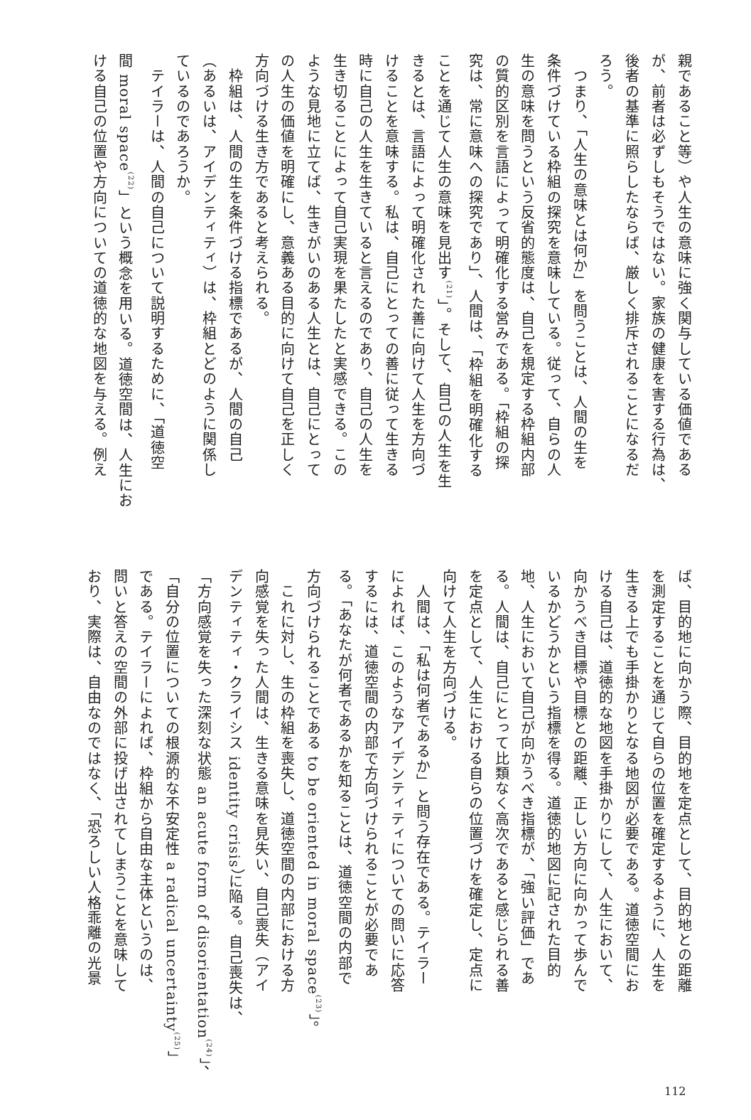親であること等）や人生の意味に強く関与している価値である
が、前者は必ずしもそうではない。家族の健康を害する行為は、
後者の基準に照らしたならば、厳しく排斥されることになるだ
ろう。
　つまり、「人生の意味とは何か」を問うことは、人間の生を
条件づけている枠組の探究を意味している。従って、自らの人
生の意味を問うという反省的態度は、自己を規定する枠組内部
の質的区別を言語によって明確化する営みである。「枠組の探
究は、常に意味への探究であり」、人間は、「枠組を明確化する
ことを通じて人生の意味を見出す<sup>(21)</sup>」。そして、自己の人生を生
きるとは、言語によって明確化された善に向けて人生を方向づ
けることを意味する。私は、自己にとっての善に従って生きる
時に自己の人生を生きていると言えるのであり、自己の人生を
生き切ることによって自己実現を果たしたと実感できる。この
ような見地に立てば、生きがいのある人生とは、自己にとって
の人生の価値を明確にし、意義ある目的に向けて自己を正しく
方向づける生き方であると考えられる。
　枠組は、人間の生を条件づける指標であるが、人間の自己
（あるいは、アイデンティティ）は、枠組とどのように関係し
ているのであろうか。
　テイラーは、人間の自己について説明するために、「道徳空
間 moral space<sup>(22)</sup>」という概念を用いる。道徳空間は、人生にお
ける自己の位置や方向についての道徳的な地図を与える。例え
ば、目的地に向かう際、目的地を定点として、目的地との距離
を測定することを通じて自らの位置を確定するように、人生を
生きる上でも手掛かりとなる地図が必要である。道徳空間にお
ける自己は、道徳的な地図を手掛かりにして、人生において、
向かうべき目標や目標との距離、正しい方向に向かって歩んで
いるかどうかという指標を得る。道徳的地図に記された目的
地、人生において自己が向かうべき指標が、「強い評価」であ
る。人間は、自己にとって比類なく高次であると感じられる善
を定点として、人生における自らの位置づけを確定し、定点に
向けて人生を方向づける。
　人間は、「私は何者であるか」と問う存在である。テイラー
によれば、このようなアイデンティティについての問いに応答
するには、道徳空間の内部で方向づけられることが必要であ
る。「あなたが何者であるかを知ることは、道徳空間の内部で
方向づけられることである to be oriented in moral space<sup>(23)</sup>」。
　これに対し、生の枠組を喪失し、道徳空間の内部における方
向感覚を失った人間は、生きる意味を見失い、自己喪失（アイ
デンティティ・クライシス identity crisis）に陥る。自己喪失は、
「方向感覚を失った深刻な状態 an acute form of disorientation<sup>(24)</sup>」、
「自分の位置についての根源的な不安定性 a radical uncertainty<sup>(25)</sup>」
である。テイラーによれば、枠組から自由な主体というのは、
問いと答えの空間の外部に投げ出されてしまうことを意味して
おり、実際は、自由なのではなく、「恐ろしい人格乖離の光景
112